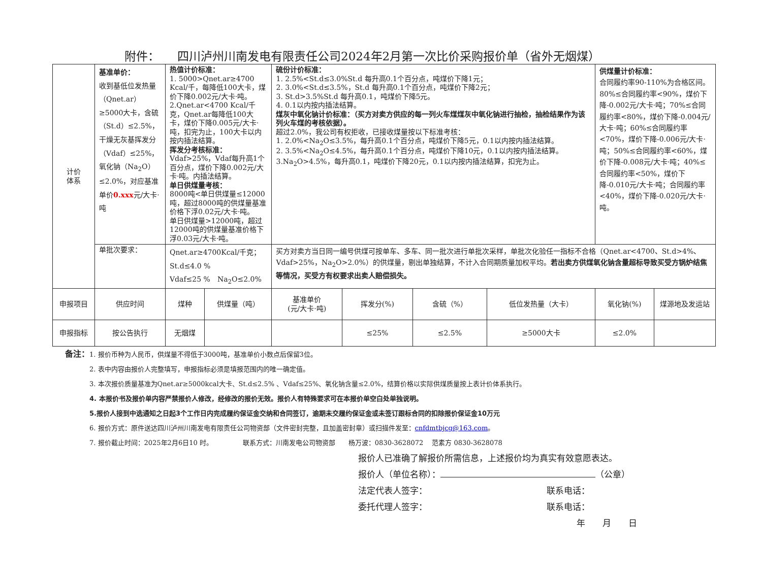附件：　　四川泸州川南发电有限责任公司2024年2月第一次比价采购报价单（省外无烟煤）
| 计价 体系 | 基准单价： 收到基低位发热量（Qnet.ar）≥5000大卡，含硫（St.d）≤2.5%，干燥无灰基挥发分（Vdaf）≤25%，氧化钠（Na<sub>2</sub>O）≤2.0%，对应基准单价 0.xxx 元/大卡·吨 | 热值计价标准： 1. 5000>Qnet.ar≥4700 Kcal/千，每降低100大卡，煤价下降0.002元/大卡·吨。 2.Qnet.ar<4700 Kcal/千克，Qnet.ar每降低100大卡，煤价下降0.005元/大卡·吨，扣完为止，100大卡以内按内插法结算。 挥发分考核标准： Vdaf>25%，Vdaf每升高1个百分点，煤价下降0.002元/大卡·吨。内插法结算。 单日供煤量考核： 8000吨<单日供煤量≤12000吨，超过8000吨的供煤量基准价格下浮0.02元/大卡·吨。 单日供煤量>12000吨，超过12000吨的供煤量基准价格下浮0.03元/大卡·吨。 | | 硫份计价标准： 1. 2.5%<St.d≤3.0%St.d 每升高0.1个百分点，吨煤价下降1元； 2. 3.0%<St.d≤3.5%，St.d 每升高0.1个百分点，吨煤价下降2元； 3. St.d>3.5%St.d 每升高0.1，吨煤价下降5元。 4. 0.1以内按内插法结算。 煤灰中氧化钠计价标准：（买方对卖方供应的每一列火车煤煤灰中氧化钠进行抽检，抽检结果作为该列火车煤的考核依据）。 超过2.0%，我公司有权拒收，已接收煤量按以下标准考核： 1. 2.0%<Na<sub>2</sub>O≤3.5%，每升高0.1个百分点，吨煤价下降5元，0.1以内按内插法结算。 2. 3.5%<Na<sub>2</sub>O≤4.5%，每升高0.1个百分点，吨煤价下降10元，0.1以内按内插法结算。 3.Na<sub>2</sub>O>4.5%，每升高0.1，吨煤价下降20元，0.1以内按内插法结算，扣完为止。 | | | | 供煤量计价标准： 合同履约率90-110%为合格区间。80%≤合同履约率<90%，煤价下降-0.002元/大卡·吨；70%≤合同履约率<80%，煤价下降-0.004元/大卡·吨；60%≤合同履约率<70%，煤价下降-0.006元/大卡·吨；50%≤合同履约率<60%，煤价下降-0.008元/大卡·吨；40%≤合同履约率<50%，煤价下降-0.010元/大卡·吨；合同履约率<40%，煤价下降-0.020元/大卡·吨。 | |
| | 单批次要求： | Qnet.ar≥4700Kcal/千克； St.d≤4.0 % Vdaf≤25 % Na<sub>2</sub>O≤2.0% | | 买方对卖方当日同一编号供煤可按单车、多车、同一批次进行单批次采样，单批次化验任一指标不合格（Qnet.ar<4700、St.d>4%、Vdaf>25%，Na<sub>2</sub>O>2.0%）的供煤量，剔出单独结算，不计入合同期质量加权平均。 若出卖方供煤氧化钠含量超标导致买受方锅炉结焦等情况，买受方有权要求出卖人赔偿损失。 | | | | | |
| 申报项目 | 供应时间 | 煤种 | 供煤量（吨） | 基准单价 (元/大卡·吨) | 挥发分(%) | 含硫（%） | 低位发热量（大卡） | 氧化钠(%) | 煤源地及发运站 |
| 申报指标 | 按公告执行 | 无烟煤 | | | ≤25% | ≤2.5% | ≥5000大卡 | ≤2.0% | |
备注：1. 报价币种为人民币，供煤量不得低于3000吨，基准单价小数点后保留3位。
2. 表中内容由报价人完整填写，申报指标必须是填报范围内的唯一确定值。
3. 本次报价质量基准为Qnet.ar≥5000kcal大卡、St.d≤2.5% 、Vdaf≤25%、氧化钠含量≤2.0%，结算价格以实际供煤质量按上表计价体系执行。
4. 本报价书及报价单内容严禁报价人修改，经修改的报价无效。报价人有特殊要求可在本报价单空白处单独说明。
5.报价人接到中选通知之日起3个工作日内完成履约保证金交纳和合同签订，逾期未交履约保证金或未签订跟标合同的扣除报价保证金10万元
6. 报价方式：原件送达四川泸州川南发电有限责任公司物资部（文件密封完整，且加盖密封章）或扫描件发至：cnfdmtbjcg@163.com。
7. 报价截止时间：2025年2月6日10 时。　　　　　联系方式：川南发电公司物资部　　杨万波：0830-3628072　 范素方 0830-3628078
报价人已准确了解报价所需信息，上述报价均为真实有效意愿表达。
报价人（单位名称）： （公章）
法定代表人签字： 联系电话：
委托代理人签字： 联系电话：
年　　月　　日